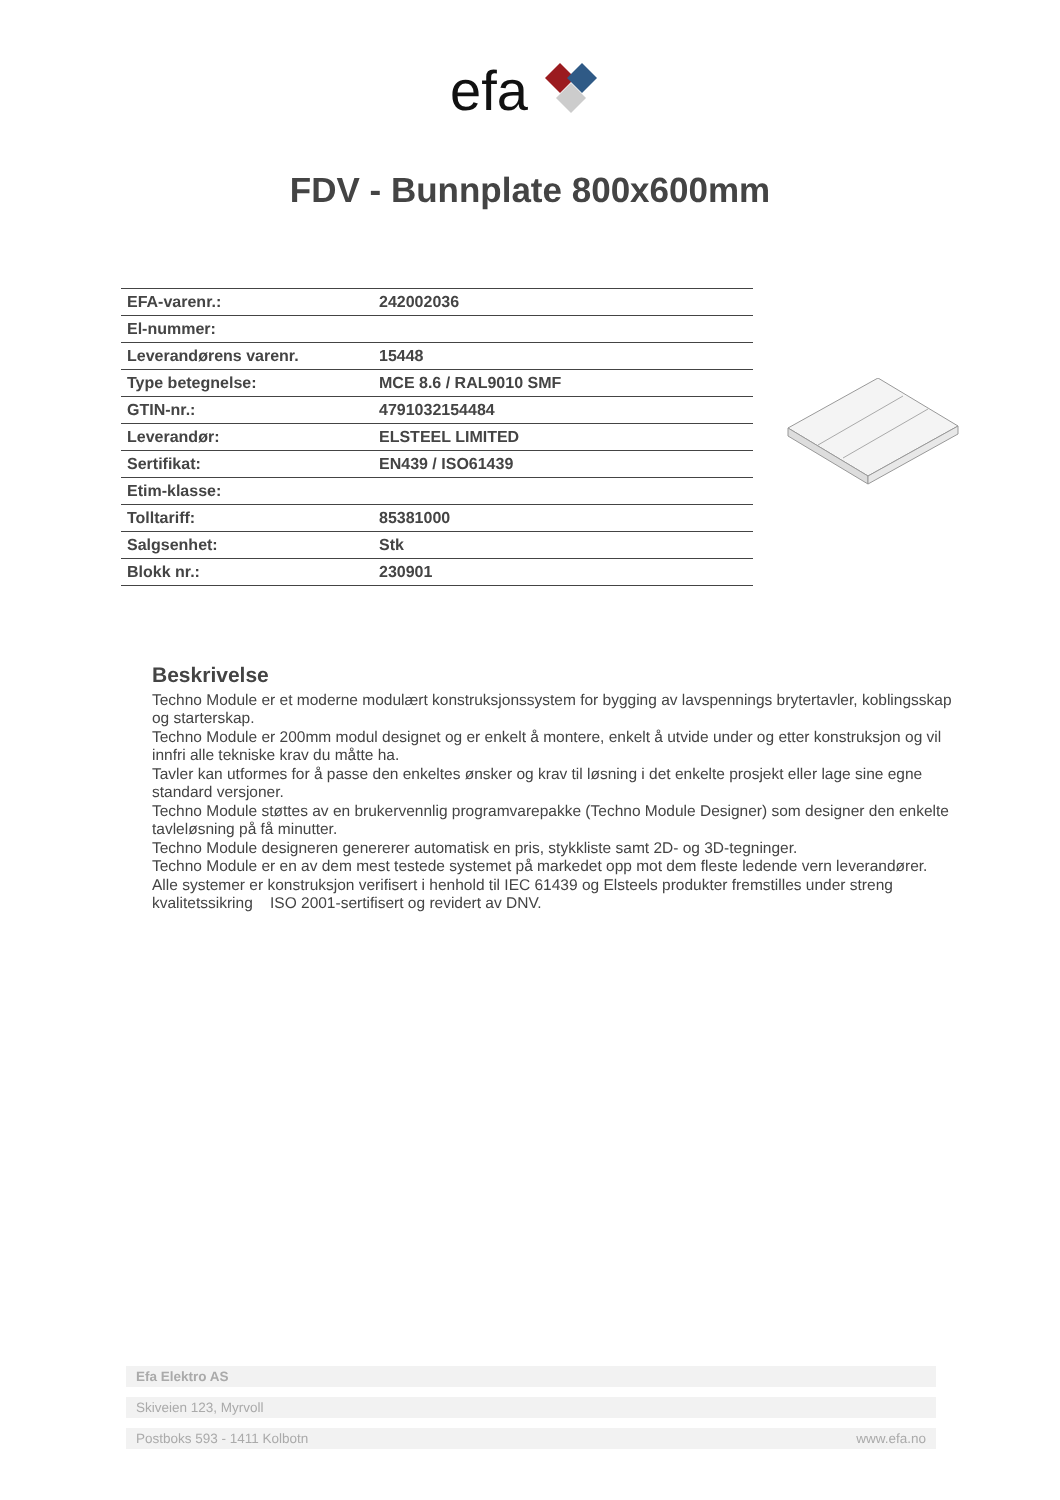efa
FDV - Bunnplate 800x600mm
| EFA-varenr.: | 242002036 |
| El-nummer: | |
| Leverandørens varenr. | 15448 |
| Type betegnelse: | MCE 8.6 / RAL9010 SMF |
| GTIN-nr.: | 4791032154484 |
| Leverandør: | ELSTEEL LIMITED |
| Sertifikat: | EN439 / ISO61439 |
| Etim-klasse: | |
| Tolltariff: | 85381000 |
| Salgsenhet: | Stk |
| Blokk nr.: | 230901 |
Beskrivelse
Techno Module er et moderne modulært konstruksjonssystem for bygging av lavspennings brytertavler, koblingsskap og starterskap.
Techno Module er 200mm modul designet og er enkelt å montere, enkelt å utvide under og etter konstruksjon og vil innfri alle tekniske krav du måtte ha.
Tavler kan utformes for å passe den enkeltes ønsker og krav til løsning i det enkelte prosjekt eller lage sine egne standard versjoner.
Techno Module støttes av en brukervennlig programvarepakke (Techno Module Designer) som designer den enkelte tavleløsning på få minutter.
Techno Module designeren genererer automatisk en pris, stykkliste samt 2D- og 3D-tegninger.
Techno Module er en av dem mest testede systemet på markedet opp mot dem fleste ledende vern leverandører.
Alle systemer er konstruksjon verifisert i henhold til IEC 61439 og Elsteels produkter fremstilles under streng kvalitetssikring ISO 2001-sertifisert og revidert av DNV.
Efa Elektro AS
Skiveien 123, Myrvoll
Postboks 593 - 1411 Kolbotn www.efa.no